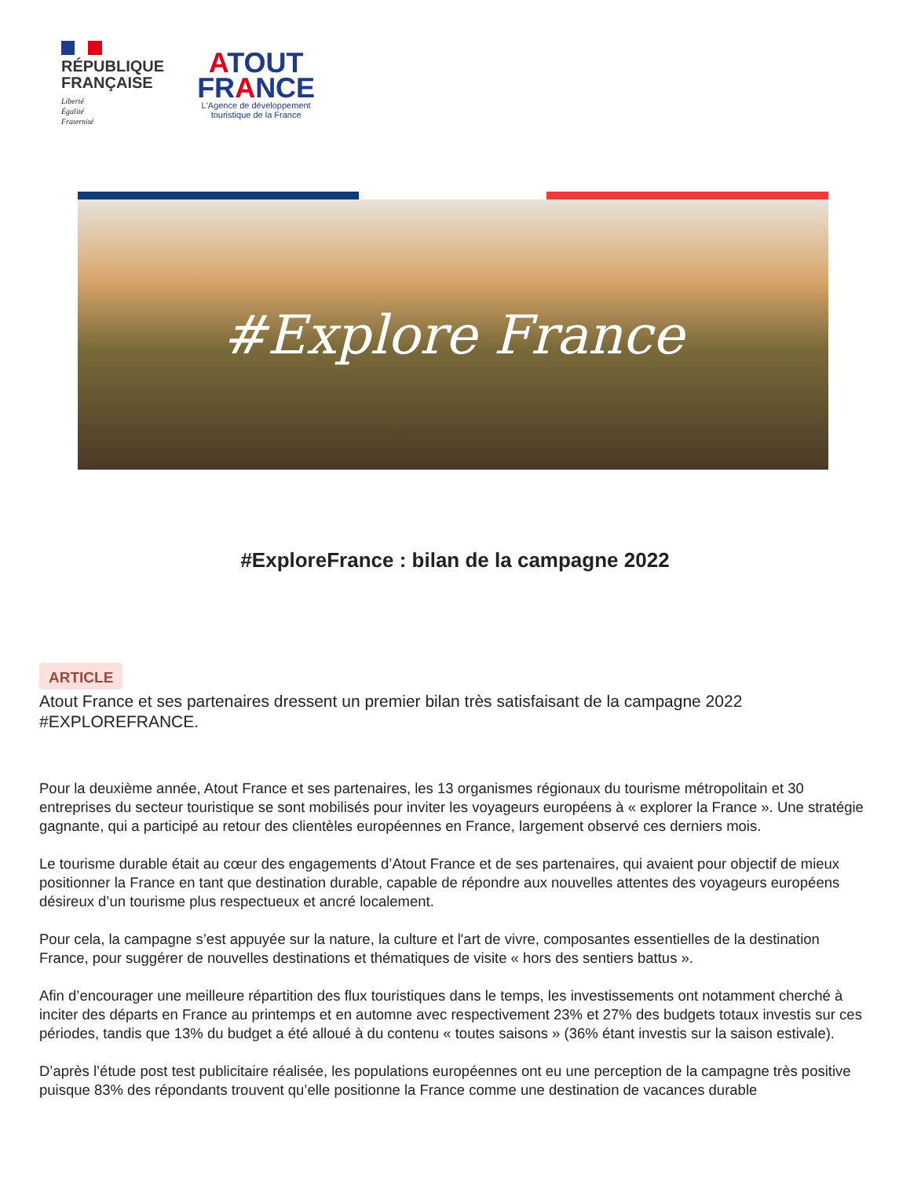RÉPUBLIQUE
FRANÇAISE
Liberté
Égalité
Fraternité
ATOUT
FRANCE
L'Agence de développement
touristique de la France
#Explore France
#ExploreFrance : bilan de la campagne 2022
ARTICLE
Atout France et ses partenaires dressent un premier bilan très satisfaisant de la campagne 2022 #EXPLOREFRANCE.
Pour la deuxième année, Atout France et ses partenaires, les 13 organismes régionaux du tourisme métropolitain et 30 entreprises du secteur touristique se sont mobilisés pour inviter les voyageurs européens à « explorer la France ». Une stratégie gagnante, qui a participé au retour des clientèles européennes en France, largement observé ces derniers mois.
Le tourisme durable était au cœur des engagements d’Atout France et de ses partenaires, qui avaient pour objectif de mieux positionner la France en tant que destination durable, capable de répondre aux nouvelles attentes des voyageurs européens désireux d’un tourisme plus respectueux et ancré localement.
Pour cela, la campagne s’est appuyée sur la nature, la culture et l'art de vivre, composantes essentielles de la destination France, pour suggérer de nouvelles destinations et thématiques de visite « hors des sentiers battus ».
Afin d’encourager une meilleure répartition des flux touristiques dans le temps, les investissements ont notamment cherché à inciter des départs en France au printemps et en automne avec respectivement 23% et 27% des budgets totaux investis sur ces périodes, tandis que 13% du budget a été alloué à du contenu « toutes saisons » (36% étant investis sur la saison estivale).
D’après l’étude post test publicitaire réalisée, les populations européennes ont eu une perception de la campagne très positive puisque 83% des répondants trouvent qu’elle positionne la France comme une destination de vacances durable